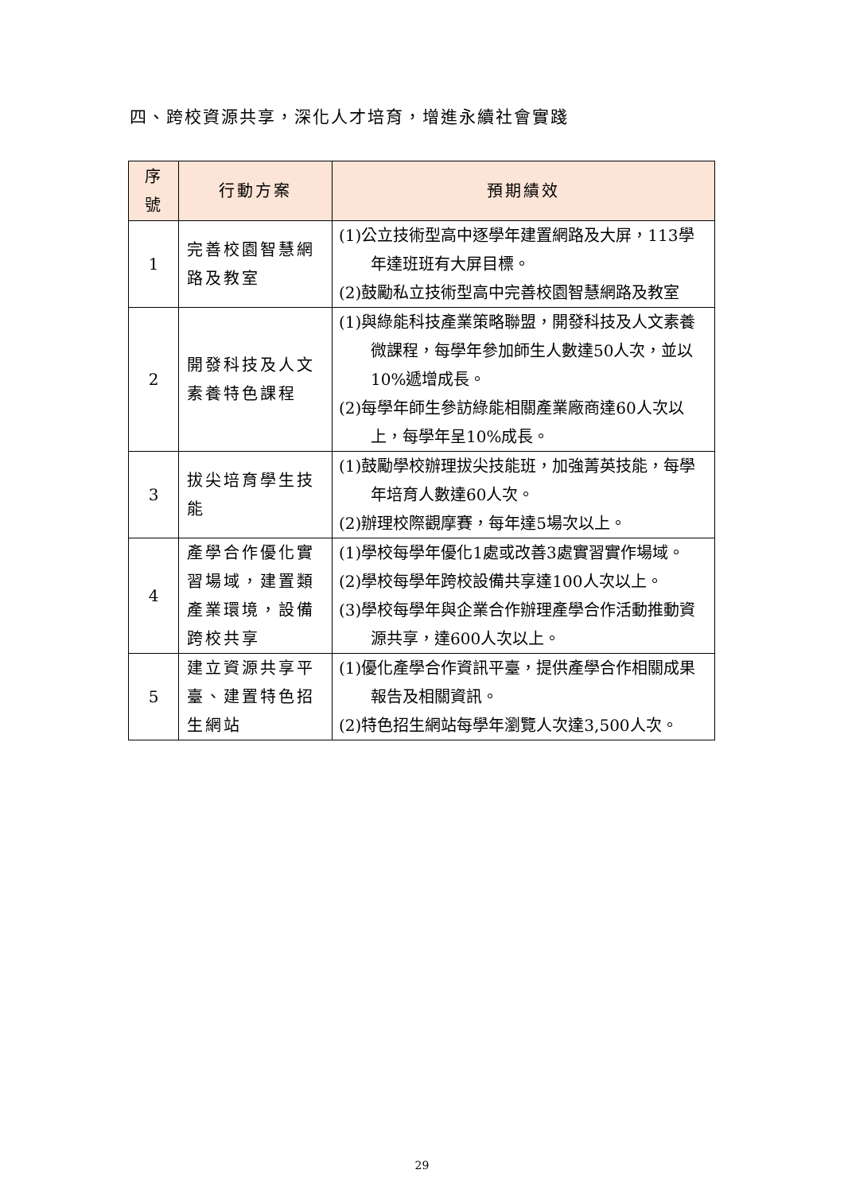四、跨校資源共享，深化人才培育，增進永續社會實踐
| 序 號 | 行動方案 | 預期績效 |
| --- | --- | --- |
| 1 | 完善校園智慧網路及教室 | (1)公立技術型高中逐學年建置網路及大屏，113學年達班班有大屏目標。 (2)鼓勵私立技術型高中完善校園智慧網路及教室 |
| 2 | 開發科技及人文素養特色課程 | (1)與綠能科技產業策略聯盟，開發科技及人文素養微課程，每學年參加師生人數達50人次，並以10%遞增成長。 (2)每學年師生參訪綠能相關產業廠商達60人次以上，每學年呈10%成長。 |
| 3 | 拔尖培育學生技能 | (1)鼓勵學校辦理拔尖技能班，加強菁英技能，每學年培育人數達60人次。 (2)辦理校際觀摩賽，每年達5場次以上。 |
| 4 | 產學合作優化實習場域，建置類產業環境，設備跨校共享 | (1)學校每學年優化1處或改善3處實習實作場域。 (2)學校每學年跨校設備共享達100人次以上。 (3)學校每學年與企業合作辦理產學合作活動推動資源共享，達600人次以上。 |
| 5 | 建立資源共享平臺、建置特色招生網站 | (1)優化產學合作資訊平臺，提供產學合作相關成果報告及相關資訊。 (2)特色招生網站每學年瀏覽人次達3,500人次。 |
29